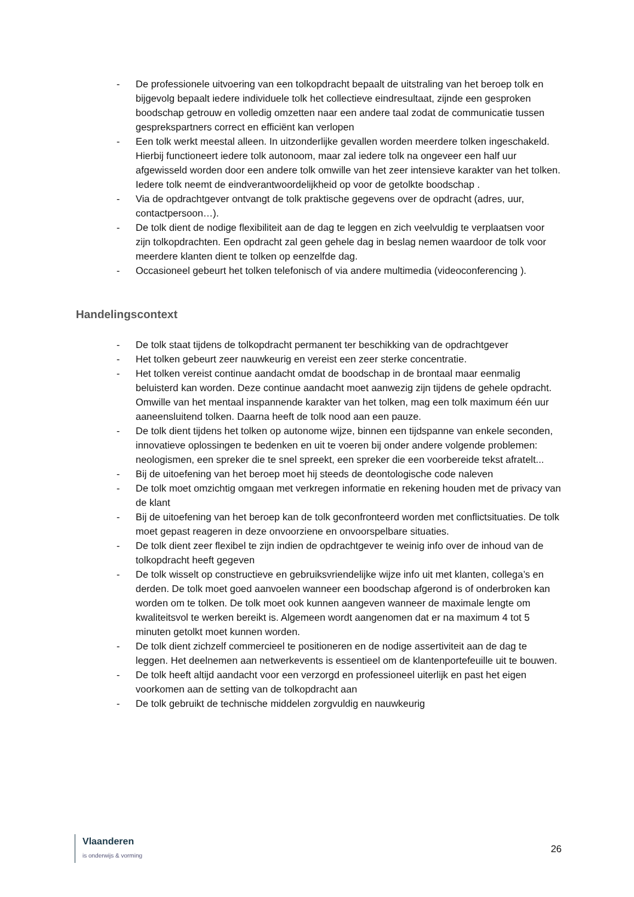- De professionele uitvoering van een tolkopdracht bepaalt de uitstraling van het beroep tolk en bijgevolg bepaalt iedere individuele tolk het collectieve eindresultaat, zijnde een gesproken boodschap getrouw en volledig omzetten naar een andere taal zodat de communicatie tussen gesprekspartners correct en efficiënt kan verlopen
- Een tolk werkt meestal alleen. In uitzonderlijke gevallen worden meerdere tolken ingeschakeld. Hierbij functioneert iedere tolk autonoom, maar zal iedere tolk na ongeveer een half uur afgewisseld worden door een andere tolk omwille van het zeer intensieve karakter van het tolken. Iedere tolk neemt de eindverantwoordelijkheid op voor de getolkte boodschap .
- Via de opdrachtgever ontvangt de tolk praktische gegevens over de opdracht (adres, uur, contactpersoon…).
- De tolk dient de nodige flexibiliteit aan de dag te leggen en zich veelvuldig te verplaatsen voor zijn tolkopdrachten. Een opdracht zal geen gehele dag in beslag nemen waardoor de tolk voor meerdere klanten dient te tolken op eenzelfde dag.
- Occasioneel gebeurt het tolken telefonisch of via andere multimedia (videoconferencing ).
Handelingscontext
- De tolk staat tijdens de tolkopdracht permanent ter beschikking van de opdrachtgever
- Het tolken gebeurt zeer nauwkeurig en vereist een zeer sterke concentratie.
- Het tolken vereist continue aandacht omdat de boodschap in de brontaal maar eenmalig beluisterd kan worden. Deze continue aandacht moet aanwezig zijn tijdens de gehele opdracht. Omwille van het mentaal inspannende karakter van het tolken, mag een tolk maximum één uur aaneensluitend tolken. Daarna heeft de tolk nood aan een pauze.
- De tolk dient tijdens het tolken op autonome wijze, binnen een tijdspanne van enkele seconden, innovatieve oplossingen te bedenken en uit te voeren bij onder andere volgende problemen: neologismen, een spreker die te snel spreekt, een spreker die een voorbereide tekst afratelt...
- Bij de uitoefening van het beroep moet hij steeds de deontologische code naleven
- De tolk moet omzichtig omgaan met verkregen informatie en rekening houden met de privacy van de klant
- Bij de uitoefening van het beroep kan de tolk geconfronteerd worden met conflictsituaties. De tolk moet gepast reageren in deze onvoorziene en onvoorspelbare situaties.
- De tolk dient zeer flexibel te zijn indien de opdrachtgever te weinig info over de inhoud van de tolkopdracht heeft gegeven
- De tolk wisselt op constructieve en gebruiksvriendelijke wijze info uit met klanten, collega’s en derden. De tolk moet goed aanvoelen wanneer een boodschap afgerond is of onderbroken kan worden om te tolken. De tolk moet ook kunnen aangeven wanneer de maximale lengte om kwaliteitsvol te werken bereikt is. Algemeen wordt aangenomen dat er na maximum 4 tot 5 minuten getolkt moet kunnen worden.
- De tolk dient zichzelf commercieel te positioneren en de nodige assertiviteit aan de dag te leggen. Het deelnemen aan netwerkevents is essentieel om de klantenportefeuille uit te bouwen.
- De tolk heeft altijd aandacht voor een verzorgd en professioneel uiterlijk en past het eigen voorkomen aan de setting van de tolkopdracht aan
- De tolk gebruikt de technische middelen zorgvuldig en nauwkeurig
Vlaanderen
is onderwijs & vorming
26